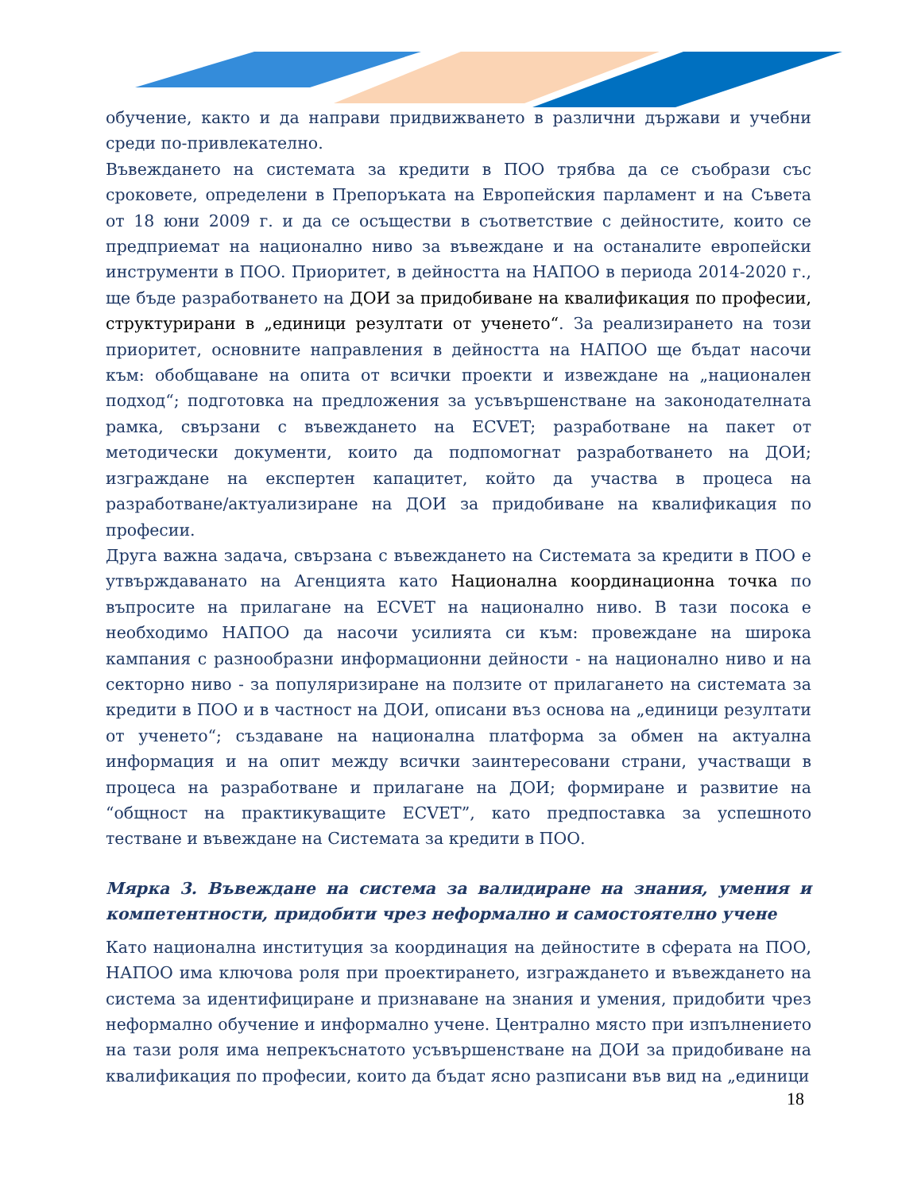обучение, както и да направи придвижването в различни държави и учебни среди по-привлекателно.
Въвеждането на системата за кредити в ПОО трябва да се съобрази със сроковете, определени в Препоръката на Европейския парламент и на Съвета от 18 юни 2009 г. и да се осъществи в съответствие с дейностите, които се предприемат на национално ниво за въвеждане и на останалите европейски инструменти в ПОО. Приоритет, в дейността на НАПОО в периода 2014-2020 г., ще бъде разработването на ДОИ за придобиване на квалификация по професии, структурирани в „единици резултати от ученето“. За реализирането на този приоритет, основните направления в дейността на НАПОО ще бъдат насочи към: обобщаване на опита от всички проекти и извеждане на „национален подход“; подготовка на предложения за усъвършенстване на законодателната рамка, свързани с въвеждането на ECVET; разработване на пакет от методически документи, които да подпомогнат разработването на ДОИ; изграждане на експертен капацитет, който да участва в процеса на разработване/актуализиране на ДОИ за придобиване на квалификация по професии.
Друга важна задача, свързана с въвеждането на Системата за кредити в ПОО е утвърждаванато на Агенцията като Национална координационна точка по въпросите на прилагане на ECVET на национално ниво. В тази посока е необходимо НАПОО да насочи усилията си към: провеждане на широка кампания с разнообразни информационни дейности - на национално ниво и на секторно ниво - за популяризиране на ползите от прилагането на системата за кредити в ПОО и в частност на ДОИ, описани въз основа на „единици резултати от ученето“; създаване на национална платформа за обмен на актуална информация и на опит между всички заинтересовани страни, участващи в процеса на разработване и прилагане на ДОИ; формиране и развитие на “общност на практикуващите ECVET”, като предпоставка за успешното тестване и въвеждане на Системата за кредити в ПОО.
Мярка 3. Въвеждане на система за валидиране на знания, умения и компетентности, придобити чрез неформално и самостоятелно учене
Като национална институция за координация на дейностите в сферата на ПОО, НАПОО има ключова роля при проектирането, изграждането и въвеждането на система за идентифициране и признаване на знания и умения, придобити чрез неформално обучение и информално учене. Централно място при изпълнението на тази роля има непрекъснатото усъвършенстване на ДОИ за придобиване на квалификация по професии, които да бъдат ясно разписани във вид на „единици
18